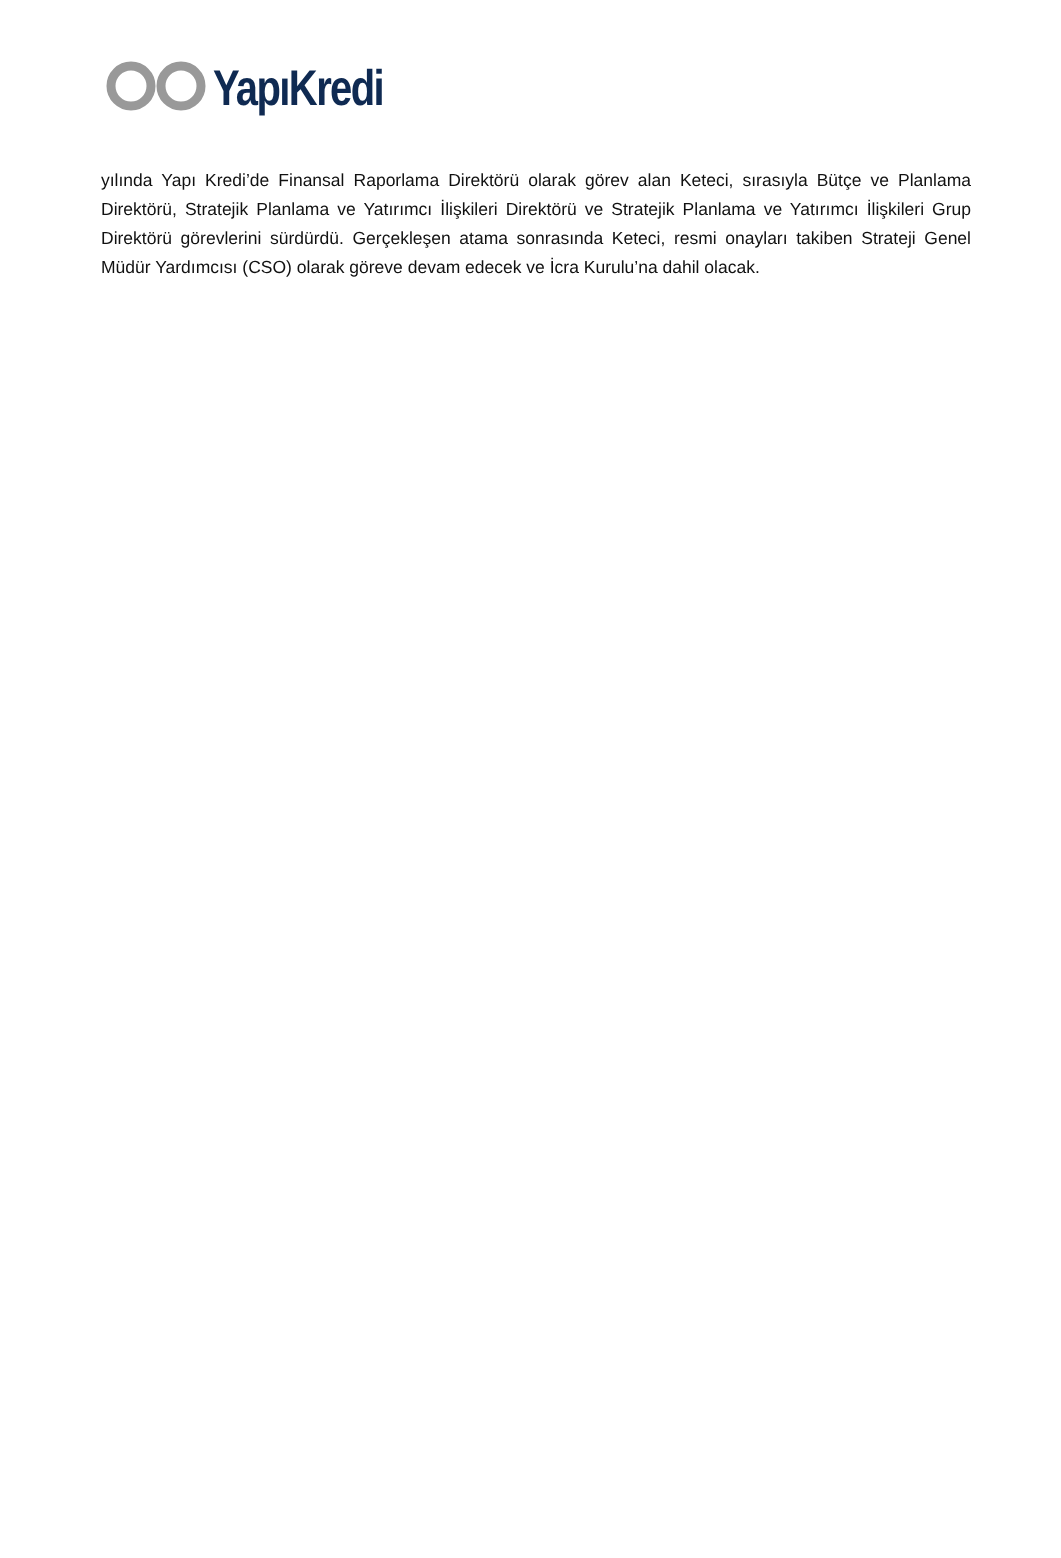YapıKredi
yılında Yapı Kredi’de Finansal Raporlama Direktörü olarak görev alan Keteci, sırasıyla Bütçe ve Planlama Direktörü, Stratejik Planlama ve Yatırımcı İlişkileri Direktörü ve Stratejik Planlama ve Yatırımcı İlişkileri Grup Direktörü görevlerini sürdürdü. Gerçekleşen atama sonrasında Keteci, resmi onayları takiben Strateji Genel Müdür Yardımcısı (CSO) olarak göreve devam edecek ve İcra Kurulu’na dahil olacak.